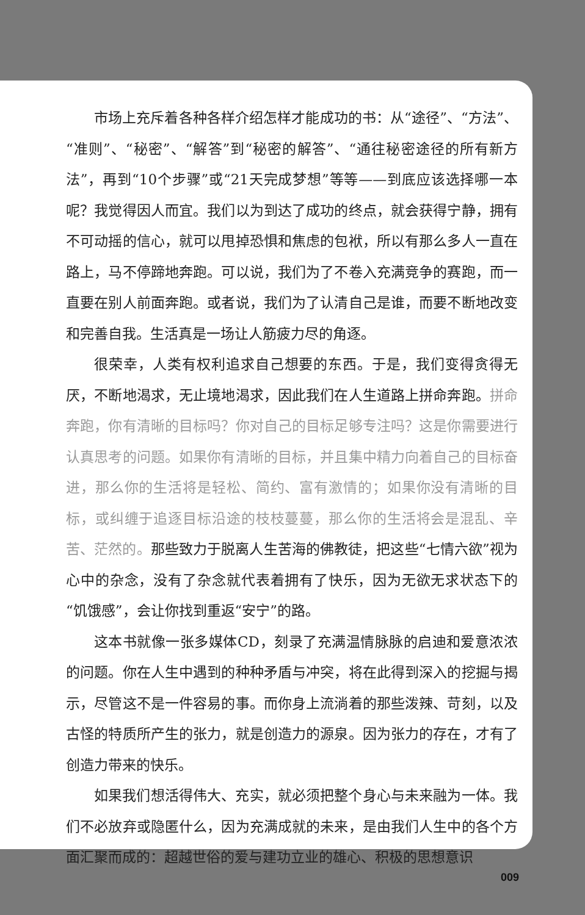市场上充斥着各种各样介绍怎样才能成功的书：从“途径”、“方法”、“准则”、“秘密”、“解答”到“秘密的解答”、“通往秘密途径的所有新方法”，再到“10个步骤”或“21天完成梦想”等等——到底应该选择哪一本呢？我觉得因人而宜。我们以为到达了成功的终点，就会获得宁静，拥有不可动摇的信心，就可以甩掉恐惧和焦虑的包袱，所以有那么多人一直在路上，马不停蹄地奔跑。可以说，我们为了不卷入充满竞争的赛跑，而一直要在别人前面奔跑。或者说，我们为了认清自己是谁，而要不断地改变和完善自我。生活真是一场让人筋疲力尽的角逐。
很荣幸，人类有权利追求自己想要的东西。于是，我们变得贪得无厌，不断地渴求，无止境地渴求，因此我们在人生道路上拼命奔跑。拼命奔跑，你有清晰的目标吗？你对自己的目标足够专注吗？这是你需要进行认真思考的问题。如果你有清晰的目标，并且集中精力向着自己的目标奋进，那么你的生活将是轻松、简约、富有激情的；如果你没有清晰的目标，或纠缠于追逐目标沿途的枝枝蔓蔓，那么你的生活将会是混乱、辛苦、茫然的。那些致力于脱离人生苦海的佛教徒，把这些“七情六欲”视为心中的杂念，没有了杂念就代表着拥有了快乐，因为无欲无求状态下的“饥饿感”，会让你找到重返“安宁”的路。
这本书就像一张多媒体CD，刻录了充满温情脉脉的启迪和爱意浓浓的问题。你在人生中遇到的种种矛盾与冲突，将在此得到深入的挖掘与揭示，尽管这不是一件容易的事。而你身上流淌着的那些泼辣、苛刻，以及古怪的特质所产生的张力，就是创造力的源泉。因为张力的存在，才有了创造力带来的快乐。
如果我们想活得伟大、充实，就必须把整个身心与未来融为一体。我们不必放弃或隐匿什么，因为充满成就的未来，是由我们人生中的各个方面汇聚而成的：超越世俗的爱与建功立业的雄心、积极的思想意识
009